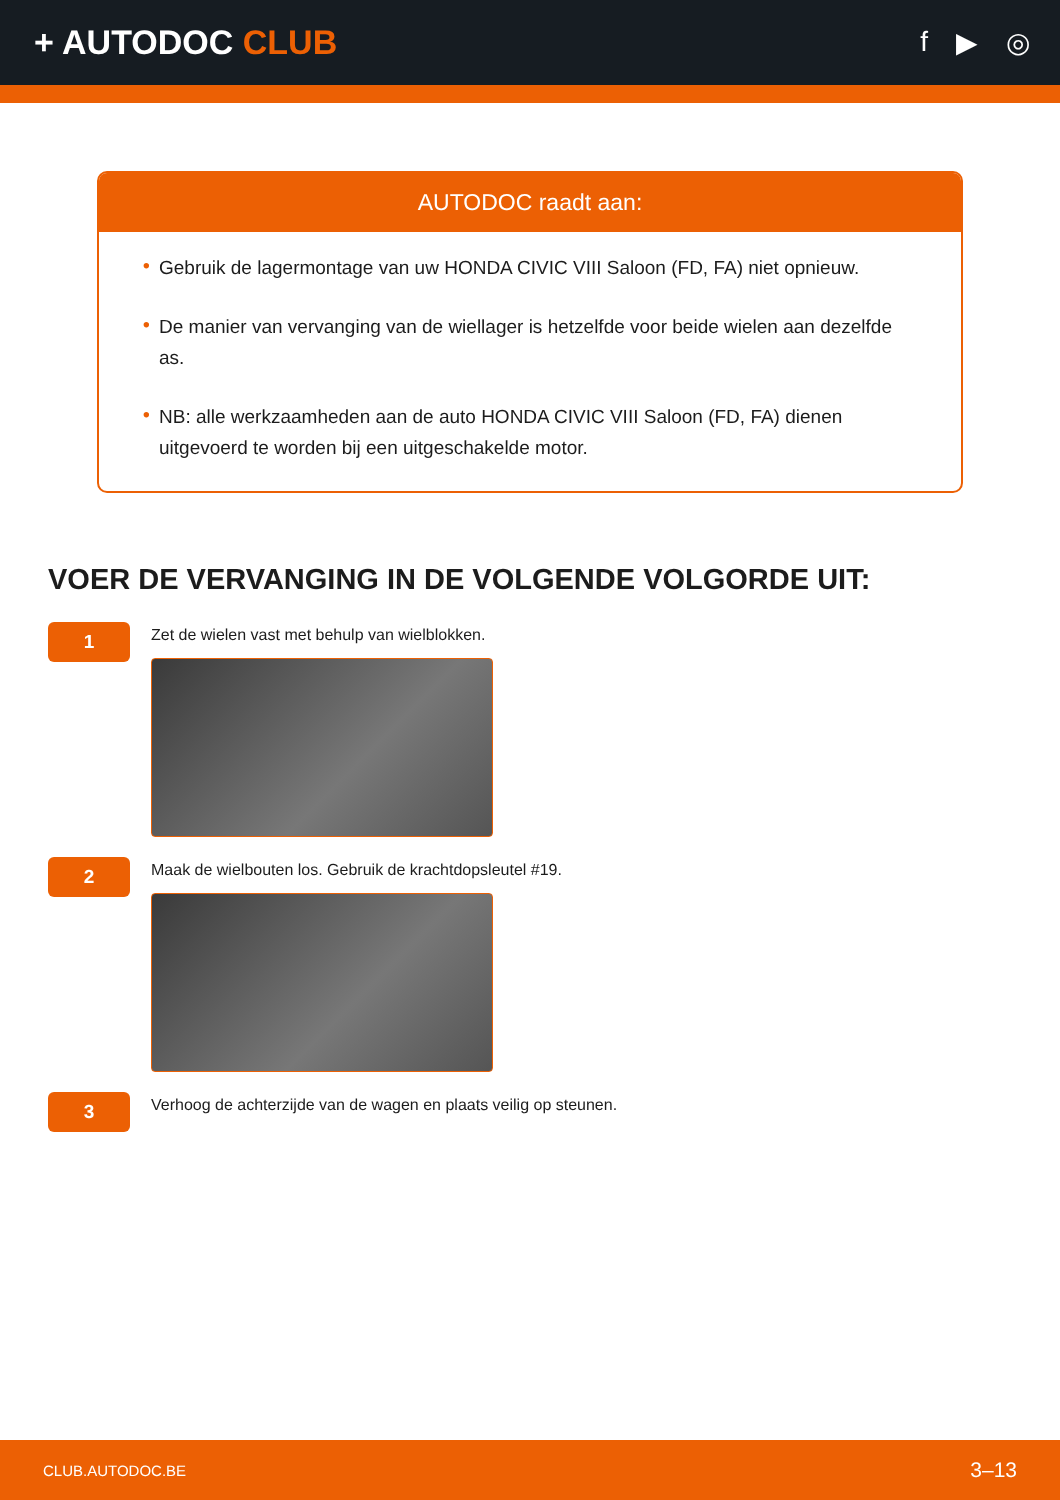+ AUTODOC CLUB
f ▶ ◎
AUTODOC raadt aan:
• Gebruik de lagermontage van uw HONDA CIVIC VIII Saloon (FD, FA) niet opnieuw.
• De manier van vervanging van de wiellager is hetzelfde voor beide wielen aan dezelfde as.
• NB: alle werkzaamheden aan de auto HONDA CIVIC VIII Saloon (FD, FA) dienen uitgevoerd te worden bij een uitgeschakelde motor.
VOER DE VERVANGING IN DE VOLGENDE VOLGORDE UIT:
1
Zet de wielen vast met behulp van wielblokken.
2
Maak de wielbouten los. Gebruik de krachtdopsleutel #19.
3
Verhoog de achterzijde van de wagen en plaats veilig op steunen.
CLUB.AUTODOC.BE 3–13